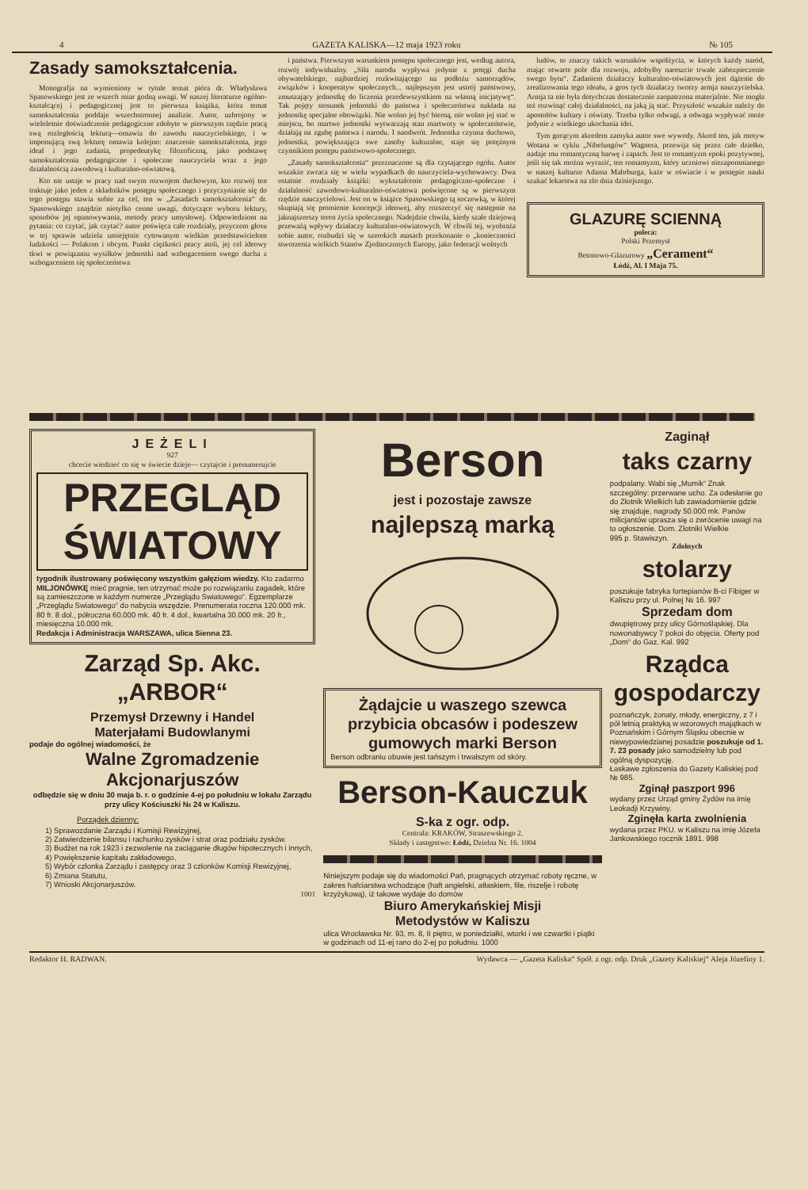4 GAZETA KALISKA—12 maja 1923 roku № 105
Zasady samokształcenia.
Monografja na wymieniony w tytule temat pióra dr. Władysława Spasowskiego jest ze wszech miar godną uwagi. W naszej literaturze ogólno-kształcącej i pedagogicznej jest to pierwsza książka, która temat samokształcenia poddaje wszechstronnej analizie. Autor, uzbrojony w wieloletnie doświadczenie pedagogiczne zdobyte w pierwszym rzędzie pracą swą rozległością lekturą—omawia do zawodu nauczycielskiego, i w imponującą swą lekturę omawia kolejno: znaczenie samokształcenia, jego ideał i jego zadania, propedeutykę filozoficzną, jako podstawę samokształcenia pedagogiczne i społeczne nauczyciela wraz z jego działalnością zawodową i kulturalno-oświatową.
Kto nie ustaje w pracy nad swym rozwojem duchowym, kto rozwój ten traktuje jako jeden z składników postępu społecznego i przyczynianie się do tego postępu stawia sobie za cel, ten w „Zasadach samokształcenia“ dr. Spasowskiego znajdzie nietylko cenne uwagi, dotyczące wyboru lektury, sposobów jej opanowywania, metody pracy umysłowej. Odpowiedziom na pytania: co czytać, jak czytać? autor poświęca całe rozdziały, przyczem głosu w tej sprawie udziela umiejętnie cytowanym wielkim przedstawicielom ludzkości — Polakom i obcym. Punkt ciężkości pracy atoli, jej cel ideowy tkwi w powiązaniu wysiłków jednostki nad wzbogaceniem swego ducha z wzbogaceniem się społeczeństwa
i państwa. Pierwszym warunkiem postępu społecznego jest, według autora, rozwój indywidualny. „Siła narodu wypływa jedynie z potęgi ducha obywatelskiego, najbardziej rozkwitającego na podłożu samorządów, związków i kooperatyw społecznych... najlepszym jest ustrój państwowy, zmuszający jednostkę do liczenia przedewszystkiem na własną inicjatywę“. Tak pojęty stosunek jednostki do państwa i społeczeństwa nakłada na jednostkę specjalne obowiązki. Nie wolno jej być bierną, nie wolno jej stać w miejscu, bo martwe jednostki wytwarzają stan martwoty w społeczeństwie, działają na zgubę państwa i narodu. I naodwrót. Jednostka czynna duchowo, jednostka, powiększająca swe zasoby kulturalne, staje się potężnym czynnikiem postępu państwowo-społecznego.
„Zasady samokształcenia“ przeznaczone są dla czytającego ogółu. Autor wszakże zwraca się w wielu wypadkach do nauczyciela-wychowawcy. Dwa ostatnie rozdziały książki: wykształcenie pedagogiczno-społeczne i działalność zawodowo-kulturalno-oświatowa poświęcone są w pierwszym rzędzie nauczycielowi. Jest on w książce Spasowskiego tą soczewką, w której skupiają się promienie koncepcji ideowej, aby rozszerzyć się następnie na jaknajszerszy teren życia społecznego. Nadejdzie chwila, kiedy szale dziejową przeważą wpływy działaczy kulturalno-oświatowych. W chwili tej, wyobraża sobie autor, rozbudzi się w szerokich masach przekonanie o „konieczności stworzenia wielkich Stanów Zjednoczonych Europy, jako federacji wolnych
ludów, to znaczy takich warunków współżycia, w których każdy naród, mając otwarte pole dla rozwoju, zdobyłby nareszcie trwałe zabezpieczenie swego bytu“. Zadaniem działaczy kulturalno-oświatowych jest dążenie do zrealizowania tego ideału, a gros tych działaczy tworzy armja nauczycielska. Armja ta nie była dotychczas dostatecznie zaopatrzona materjalnie. Nie mogła też rozwinąć całej działalności, na jaką ją stać. Przyszłość wszakże należy do apostołów kultury i oświaty. Trzeba tylko odwagi, a odwaga wypływać może jedynie z wielkiego ukochania idei.
Tym gorącym akordem zamyka autor swe wywody. Akord ten, jak motyw Wotana w cyklu „Nibelungów“ Wagnera, przewija się przez całe dziełko, nadaje mu romantyczną barwę i zapach. Jest to romantyzm epoki pozytywnej, jeśli się tak można wyrazić, ten romantyzm, który uczniowi niezapomnianego w naszej kulturze Adama Mahrburga, każe w oświacie i w postępie nauki szukać lekarstwa na zło dnia dzisiejszego.
GLAZURĘ SCIENNĄ
poleca:
Polski Przemysł
Betonowo-Glazurowy „Cerament“
Łódź, Al. I Maja 75.
JEŻELI
927
chcecie wiedzieć co się w świecie dzieje— czytajcie i prenumerujcie
PRZEGLĄD
ŚWIATOWY
tygodnik ilustrowany poświęcony wszystkim gałęziom wiedzy. Kto zadarmo MILJONÓWKĘ mieć pragnie, ten otrzymać może po rozwiązaniu zagadek, które są zamieszczone w każdym numerze „Przeglądu Swiatowego“. Egzemplarze „Przeglądu Swiatowego“ do nabycia wszędzie. Prenumerata roczna 120.000 mk. 80 fr. 8 dol., półroczna 60.000 mk. 40 fr. 4 dol., kwartalna 30.000 mk. 20 fr., miesięczna 10.000 mk.
Redakcja i Administracja WARSZAWA, ulica Sienna 23.
Zarząd Sp. Akc. „ARBOR“
Przemysł Drzewny i Handel
Materjałami Budowlanymi
podaje do ogólnej wiadomości, że
Walne Zgromadzenie Akcjonarjuszów
odbędzie się w dniu 30 maja b. r. o godzinie 4-ej po południu w lokalu Zarządu przy ulicy Kościuszki № 24 w Kaliszu.
Porządek dzienny:
1) Sprawozdanie Zarządu i Komisji Rewizyjnej,
2) Zatwierdzenie bilansu i rachunku zysków i strat oraz podziału zysków.
3) Budżet na rok 1923 i zezwolenie na zaciąganie długów hipotecznych i innych,
4) Powiększenie kapitału zakładowego,
5) Wybór członka Zarządu i zastępcy oraz 3 członków Komisji Rewizyjnej,
6) Zmiana Statutu,
7) Wnioski Akcjonarjuszów.
1001
Berson
jest i pozostaje zawsze
najlepszą marką
Żądajcie u waszego szewca przybicia obcasów i podeszew gumowych marki Berson
Berson odbraniu obuwie jest tańszym i trwalszym od skóry.
Berson-Kauczuk
S-ka z ogr. odp.
Centrala: KRAKÓW, Straszewskiego 2.
Składy i zastępstwo: Łódź, Dzielna Nr. 16. 1004
Niniejszym podaje się do wiadomości Pań, pragnących otrzymać roboty ręczne, w zakres hafciarstwa wchodzące (haft angielski, atłaskiem, file, riszelje i robotę krzyżykową), iż takowe wydaje do domów
Biuro Amerykańskiej Misji
Metodystów w Kaliszu
ulica Wrocławska Nr. 93, m. 8, II piętro, w poniedziałki, wtorki i we czwartki i piątki w godzinach od 11-ej rano do 2-ej po południu. 1000
Zaginął
taks czarny
podpalany. Wabi się „Mumik“ Znak szczególny: przerwane ucho. Za odesłanie go do Złotnik Wielkich lub zawiadomienie gdzie się znajduje, nagrody 50.000 mk. Panów milicjantów uprasza się o zwrócenie uwagi na to ogłoszenie. Dom. Złotniki Wielkie
995 p. Stawiszyn.
Zdolnych
stolarzy
poszukuje fabryka fortepianów B-ci Fibiger w Kaliszu przy ul. Polnej № 16. 997
Sprzedam dom
dwupiętrowy przy ulicy Górnośląskiej. Dla nowonabywcy 7 pokoi do objęcia. Oferty pod „Dom“ do Gaz. Kal. 992
Rządca gospodarczy
poznańczyk, żonaty, młody, energiczny, z 7 i pół letnią praktyką w wzorowych majątkach w Poznańskim i Górnym Śląsku obecnie w niewypowiedzianej posadzie poszukuje od 1. 7. 23 posady jako samodzielny lub pod ogólną dyspozycję.
Łaskawe zgłoszenia do Gazety Kaliskiej pod № 985.
Zginął paszport 996
wydany przez Urząd gminy Żydów na imię Leokadji Krzywiny.
Zginęła karta zwolnienia
wydana przez PKU. w Kaliszu na imię Józefa Jankowskiego rocznik 1891. 998
Redaktor H. RADWAN. Wydawca — „Gazeta Kaliska“ Spół. z ogr. odp. Druk „Gazety Kaliskiej“ Aleja Józefiny 1.